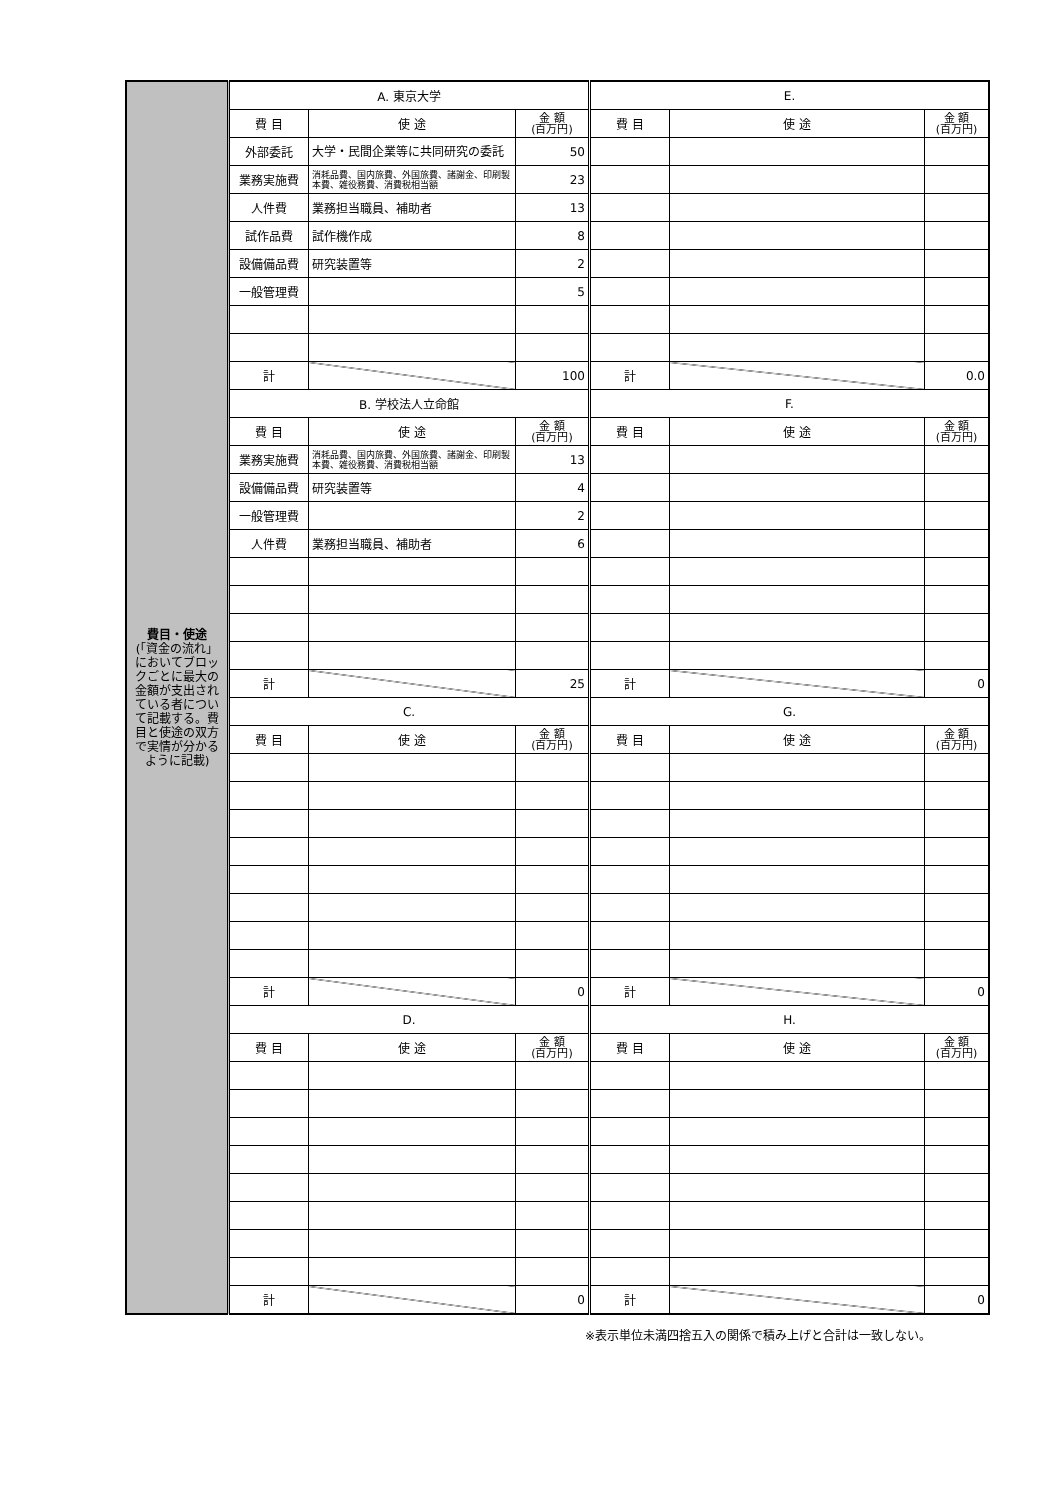| 費目・使途 (「資金の流れ」においてブロックごとに最大の金額が支出されている者について記載する。費目と使途の双方で実情が分かるように記載) | A. 東京大学 | | | E. | | |
| | 費 目 | 使 途 | 金 額 (百万円) | 費 目 | 使 途 | 金 額 (百万円) |
| | 外部委託 | 大学・民間企業等に共同研究の委託 | 50 | | | |
| | 業務実施費 | 消耗品費、国内旅費、外国旅費、諸謝金、印刷製本費、雑役務費、消費税相当額 | 23 | | | |
| | 人件費 | 業務担当職員、補助者 | 13 | | | |
| | 試作品費 | 試作機作成 | 8 | | | |
| | 設備備品費 | 研究装置等 | 2 | | | |
| | 一般管理費 | | 5 | | | |
| | 計 | | 100 | 計 | | 0.0 |
| | B. 学校法人立命館 | | | F. | | |
| | 費 目 | 使 途 | 金 額 (百万円) | 費 目 | 使 途 | 金 額 (百万円) |
| | 業務実施費 | 消耗品費、国内旅費、外国旅費、諸謝金、印刷製本費、雑役務費、消費税相当額 | 13 | | | |
| | 設備備品費 | 研究装置等 | 4 | | | |
| | 一般管理費 | | 2 | | | |
| | 人件費 | 業務担当職員、補助者 | 6 | | | |
| | 計 | | 25 | 計 | | 0 |
| | C. | | | G. | | |
| | 費 目 | 使 途 | 金 額 (百万円) | 費 目 | 使 途 | 金 額 (百万円) |
| | 計 | | 0 | 計 | | 0 |
| | D. | | | H. | | |
| | 費 目 | 使 途 | 金 額 (百万円) | 費 目 | 使 途 | 金 額 (百万円) |
| | 計 | | 0 | 計 | | 0 |
※表示単位未満四捨五入の関係で積み上げと合計は一致しない。